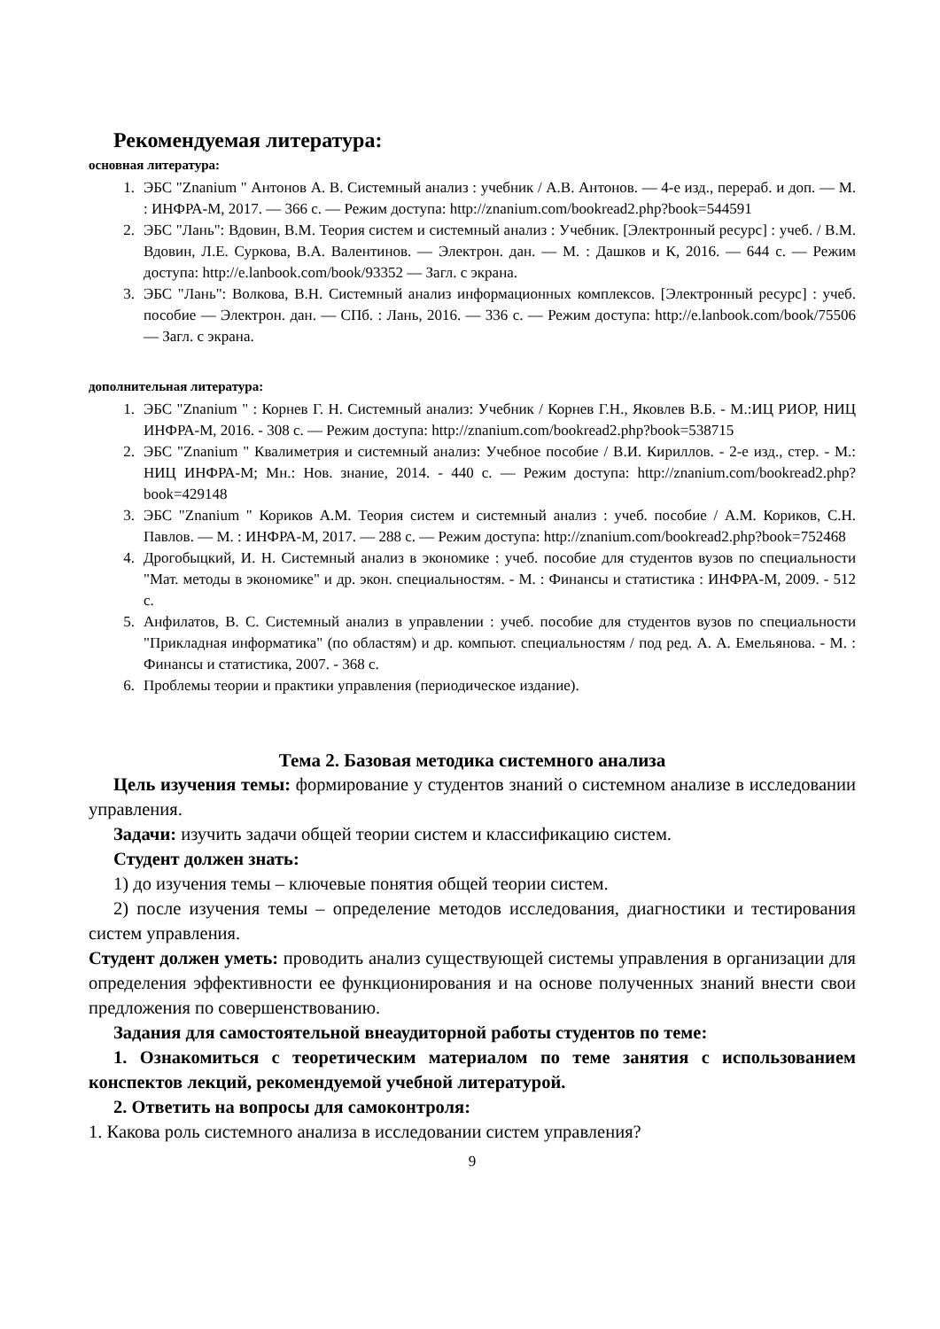Рекомендуемая литература:
основная литература:
1. ЭБС "Znanium " Антонов А. В. Системный анализ : учебник / А.В. Антонов. — 4-е изд., перераб. и доп. — М. : ИНФРА-М, 2017. — 366 с. — Режим доступа: http://znanium.com/bookread2.php?book=544591
2. ЭБС "Лань": Вдовин, В.М. Теория систем и системный анализ : Учебник. [Электронный ресурс] : учеб. / В.М. Вдовин, Л.Е. Суркова, В.А. Валентинов. — Электрон. дан. — М. : Дашков и К, 2016. — 644 с. — Режим доступа: http://e.lanbook.com/book/93352 — Загл. с экрана.
3. ЭБС "Лань": Волкова, В.Н. Системный анализ информационных комплексов. [Электронный ресурс] : учеб. пособие — Электрон. дан. — СПб. : Лань, 2016. — 336 с. — Режим доступа: http://e.lanbook.com/book/75506 — Загл. с экрана.
дополнительная литература:
1. ЭБС "Znanium " : Корнев Г. Н. Системный анализ: Учебник / Корнев Г.Н., Яковлев В.Б. - М.:ИЦ РИОР, НИЦ ИНФРА-М, 2016. - 308 с. — Режим доступа: http://znanium.com/bookread2.php?book=538715
2. ЭБС "Znanium " Квалиметрия и системный анализ: Учебное пособие / В.И. Кириллов. - 2-е изд., стер. - М.: НИЦ ИНФРА-М; Мн.: Нов. знание, 2014. - 440 с. — Режим доступа: http://znanium.com/bookread2.php?book=429148
3. ЭБС "Znanium " Кориков А.М. Теория систем и системный анализ : учеб. пособие / А.М. Кориков, С.Н. Павлов. — М. : ИНФРА-М, 2017. — 288 с. — Режим доступа: http://znanium.com/bookread2.php?book=752468
4. Дрогобыцкий, И. Н. Системный анализ в экономике : учеб. пособие для студентов вузов по специальности "Мат. методы в экономике" и др. экон. специальностям. - М. : Финансы и статистика : ИНФРА-М, 2009. - 512 с.
5. Анфилатов, В. С. Системный анализ в управлении : учеб. пособие для студентов вузов по специальности "Прикладная информатика" (по областям) и др. компьют. специальностям / под ред. А. А. Емельянова. - М. : Финансы и статистика, 2007. - 368 с.
6. Проблемы теории и практики управления (периодическое издание).
Тема 2. Базовая методика системного анализа
Цель изучения темы: формирование у студентов знаний о системном анализе в исследовании управления.
Задачи: изучить задачи общей теории систем и классификацию систем.
Студент должен знать:
1) до изучения темы – ключевые понятия общей теории систем.
2) после изучения темы – определение методов исследования, диагностики и тестирования систем управления.
Студент должен уметь: проводить анализ существующей системы управления в организации для определения эффективности ее функционирования и на основе полученных знаний внести свои предложения по совершенствованию.
Задания для самостоятельной внеаудиторной работы студентов по теме:
1. Ознакомиться с теоретическим материалом по теме занятия с использованием конспектов лекций, рекомендуемой учебной литературой.
2. Ответить на вопросы для самоконтроля:
1. Какова роль системного анализа в исследовании систем управления?
9